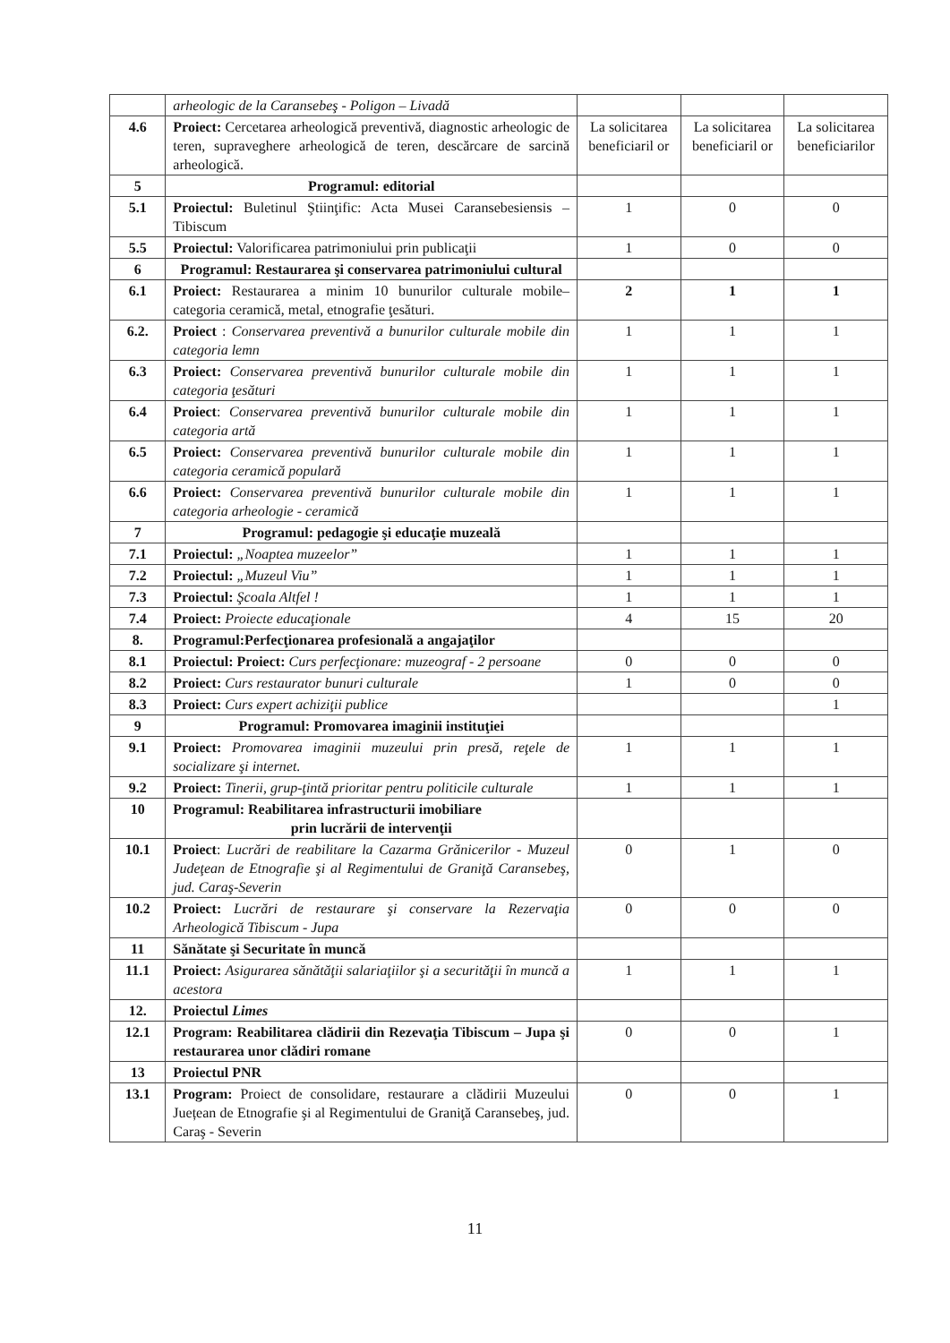| | arheologic de la Caransebeş - Poligon – Livadă | | | |
| 4.6 | Proiect: Cercetarea arheologică preventivă, diagnostic arheologic de teren, supraveghere arheologică de teren, descărcare de sarcină arheologică. | La solicitarea beneficiaril or | La solicitarea beneficiaril or | La solicitarea beneficiarilor |
| 5 | Programul: editorial | | | |
| 5.1 | Proiectul: Buletinul Ştiinţific: Acta Musei Caransebesiensis – Tibiscum | 1 | 0 | 0 |
| 5.5 | Proiectul: Valorificarea patrimoniului prin publicaţii | 1 | 0 | 0 |
| 6 | Programul: Restaurarea şi conservarea patrimoniului cultural | | | |
| 6.1 | Proiect: Restaurarea a minim 10 bunurilor culturale mobile– categoria ceramică, metal, etnografie ţesături. | 2 | 1 | 1 |
| 6.2. | Proiect : Conservarea preventivă a bunurilor culturale mobile din categoria lemn | 1 | 1 | 1 |
| 6.3 | Proiect: Conservarea preventivă bunurilor culturale mobile din categoria ţesături | 1 | 1 | 1 |
| 6.4 | Proiect : Conservarea preventivă bunurilor culturale mobile din categoria artă | 1 | 1 | 1 |
| 6.5 | Proiect: Conservarea preventivă bunurilor culturale mobile din categoria ceramică populară | 1 | 1 | 1 |
| 6.6 | Proiect: Conservarea preventivă bunurilor culturale mobile din categoria arheologie - ceramică | 1 | 1 | 1 |
| 7 | Programul: pedagogie şi educaţie muzeală | | | |
| 7.1 | Proiectul: „Noaptea muzeelor” | 1 | 1 | 1 |
| 7.2 | Proiectul: „Muzeul Viu” | 1 | 1 | 1 |
| 7.3 | Proiectul: Şcoala Altfel ! | 1 | 1 | 1 |
| 7.4 | Proiect: Proiecte educaţionale | 4 | 15 | 20 |
| 8. | Programul:Perfecţionarea profesională a angajaţilor | | | |
| 8.1 | Proiectul: Proiect: Curs perfecţionare: muzeograf - 2 persoane | 0 | 0 | 0 |
| 8.2 | Proiect: Curs restaurator bunuri culturale | 1 | 0 | 0 |
| 8.3 | Proiect: Curs expert achiziţii publice | | | 1 |
| 9 | Programul: Promovarea imaginii instituţiei | | | |
| 9.1 | Proiect: Promovarea imaginii muzeului prin presă, reţele de socializare şi internet. | 1 | 1 | 1 |
| 9.2 | Proiect: Tinerii, grup-ţintă prioritar pentru politicile culturale | 1 | 1 | 1 |
| 10 | Programul: Reabilitarea infrastructurii imobiliare prin lucrării de intervenţii | | | |
| 10.1 | Proiect : Lucrări de reabilitare la Cazarma Grănicerilor - Muzeul Judeţean de Etnografie şi al Regimentului de Graniţă Caransebeş, jud. Caraş-Severin | 0 | 1 | 0 |
| 10.2 | Proiect: Lucrări de restaurare şi conservare la Rezervaţia Arheologică Tibiscum - Jupa | 0 | 0 | 0 |
| 11 | Sănătate şi Securitate în muncă | | | |
| 11.1 | Proiect: Asigurarea sănătăţii salariaţiilor şi a securităţii în muncă a acestora | 1 | 1 | 1 |
| 12. | Proiectul Limes | | | |
| 12.1 | Program: Reabilitarea clădirii din Rezevaţia Tibiscum – Jupa şi restaurarea unor clădiri romane | 0 | 0 | 1 |
| 13 | Proiectul PNR | | | |
| 13.1 | Program: Proiect de consolidare, restaurare a clădirii Muzeului Juețean de Etnografie şi al Regimentului de Graniţă Caransebeş, jud. Caraş - Severin | 0 | 0 | 1 |
11